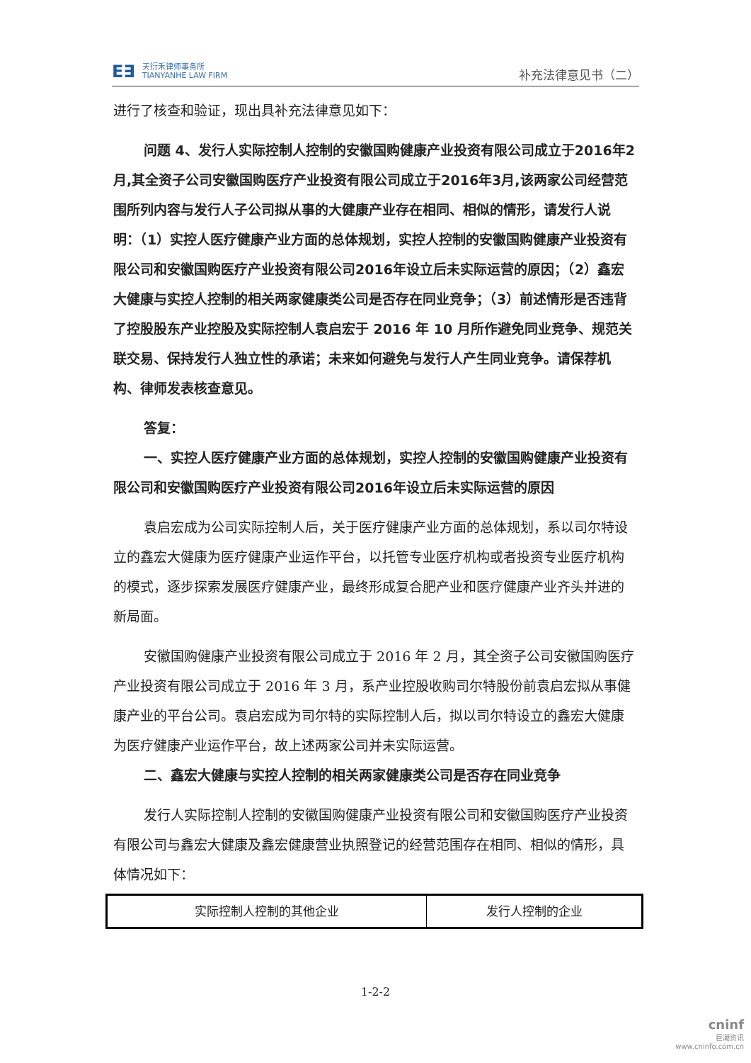E∃
天衍禾律师事务所
TIANYANHE LAW FIRM
补充法律意见书（二）
进行了核查和验证，现出具补充法律意见如下：
问题 4、发行人实际控制人控制的安徽国购健康产业投资有限公司成立于2016年2月,其全资子公司安徽国购医疗产业投资有限公司成立于2016年3月,该两家公司经营范围所列内容与发行人子公司拟从事的大健康产业存在相同、相似的情形，请发行人说明：（1）实控人医疗健康产业方面的总体规划，实控人控制的安徽国购健康产业投资有限公司和安徽国购医疗产业投资有限公司2016年设立后未实际运营的原因；（2）鑫宏大健康与实控人控制的相关两家健康类公司是否存在同业竞争；（3）前述情形是否违背了控股股东产业控股及实际控制人袁启宏于 2016 年 10 月所作避免同业竞争、规范关联交易、保持发行人独立性的承诺；未来如何避免与发行人产生同业竞争。请保荐机构、律师发表核查意见。
答复：
一、实控人医疗健康产业方面的总体规划，实控人控制的安徽国购健康产业投资有限公司和安徽国购医疗产业投资有限公司2016年设立后未实际运营的原因
袁启宏成为公司实际控制人后，关于医疗健康产业方面的总体规划，系以司尔特设立的鑫宏大健康为医疗健康产业运作平台，以托管专业医疗机构或者投资专业医疗机构的模式，逐步探索发展医疗健康产业，最终形成复合肥产业和医疗健康产业齐头并进的新局面。
安徽国购健康产业投资有限公司成立于 2016 年 2 月，其全资子公司安徽国购医疗产业投资有限公司成立于 2016 年 3 月，系产业控股收购司尔特股份前袁启宏拟从事健康产业的平台公司。袁启宏成为司尔特的实际控制人后，拟以司尔特设立的鑫宏大健康为医疗健康产业运作平台，故上述两家公司并未实际运营。
二、鑫宏大健康与实控人控制的相关两家健康类公司是否存在同业竞争
发行人实际控制人控制的安徽国购健康产业投资有限公司和安徽国购医疗产业投资有限公司与鑫宏大健康及鑫宏健康营业执照登记的经营范围存在相同、相似的情形，具体情况如下：
| 实际控制人控制的其他企业 | 发行人控制的企业 |
1-2-2
cninf
巨潮资讯
www.cninfo.com.cn